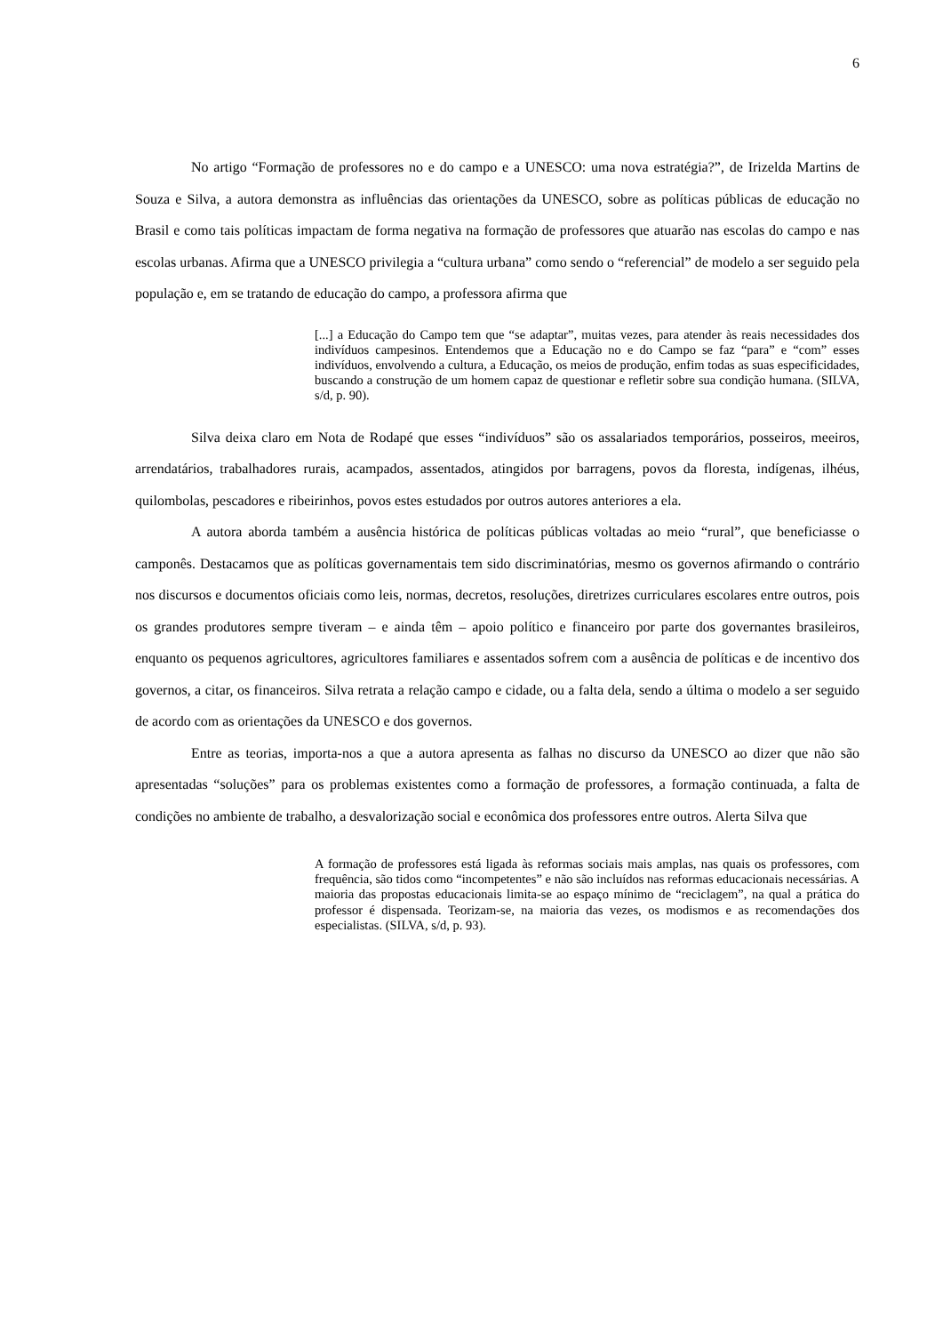6
No artigo “Formação de professores no e do campo e a UNESCO: uma nova estratégia?”, de Irizelda Martins de Souza e Silva, a autora demonstra as influências das orientações da UNESCO, sobre as políticas públicas de educação no Brasil e como tais políticas impactam de forma negativa na formação de professores que atuarão nas escolas do campo e nas escolas urbanas. Afirma que a UNESCO privilegia a “cultura urbana” como sendo o “referencial” de modelo a ser seguido pela população e, em se tratando de educação do campo, a professora afirma que
[...] a Educação do Campo tem que “se adaptar”, muitas vezes, para atender às reais necessidades dos indivíduos campesinos. Entendemos que a Educação no e do Campo se faz “para” e “com” esses indivíduos, envolvendo a cultura, a Educação, os meios de produção, enfim todas as suas especificidades, buscando a construção de um homem capaz de questionar e refletir sobre sua condição humana. (SILVA, s/d, p. 90).
Silva deixa claro em Nota de Rodapé que esses “indivíduos” são os assalariados temporários, posseiros, meeiros, arrendatários, trabalhadores rurais, acampados, assentados, atingidos por barragens, povos da floresta, indígenas, ilhéus, quilombolas, pescadores e ribeirinhos, povos estes estudados por outros autores anteriores a ela.
A autora aborda também a ausência histórica de políticas públicas voltadas ao meio “rural”, que beneficiasse o camponês. Destacamos que as políticas governamentais tem sido discriminatórias, mesmo os governos afirmando o contrário nos discursos e documentos oficiais como leis, normas, decretos, resoluções, diretrizes curriculares escolares entre outros, pois os grandes produtores sempre tiveram – e ainda têm – apoio político e financeiro por parte dos governantes brasileiros, enquanto os pequenos agricultores, agricultores familiares e assentados sofrem com a ausência de políticas e de incentivo dos governos, a citar, os financeiros. Silva retrata a relação campo e cidade, ou a falta dela, sendo a última o modelo a ser seguido de acordo com as orientações da UNESCO e dos governos.
Entre as teorias, importa-nos a que a autora apresenta as falhas no discurso da UNESCO ao dizer que não são apresentadas “soluções” para os problemas existentes como a formação de professores, a formação continuada, a falta de condições no ambiente de trabalho, a desvalorização social e econômica dos professores entre outros. Alerta Silva que
A formação de professores está ligada às reformas sociais mais amplas, nas quais os professores, com frequência, são tidos como “incompetentes” e não são incluídos nas reformas educacionais necessárias. A maioria das propostas educacionais limita-se ao espaço mínimo de “reciclagem”, na qual a prática do professor é dispensada. Teorizam-se, na maioria das vezes, os modismos e as recomendações dos especialistas. (SILVA, s/d, p. 93).